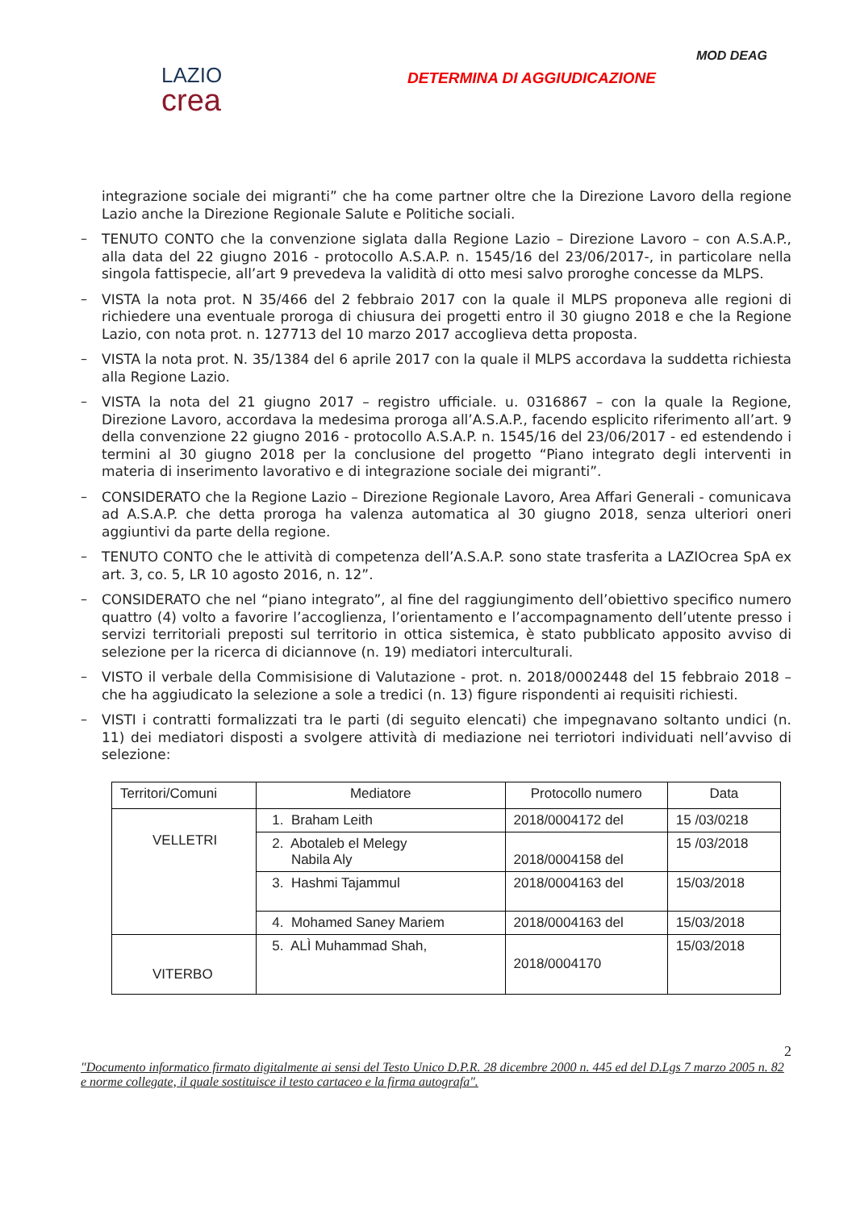MOD DEAG
LAZIO
crea
DETERMINA DI AGGIUDICAZIONE
integrazione sociale dei migranti” che ha come partner oltre che la Direzione Lavoro della regione Lazio anche la Direzione Regionale Salute e Politiche sociali.
–
TENUTO CONTO che la convenzione siglata dalla Regione Lazio – Direzione Lavoro – con A.S.A.P., alla data del 22 giugno 2016 - protocollo A.S.A.P. n. 1545/16 del 23/06/2017-, in particolare nella singola fattispecie, all’art 9 prevedeva la validità di otto mesi salvo proroghe concesse da MLPS.
–
VISTA la nota prot. N 35/466 del 2 febbraio 2017 con la quale il MLPS proponeva alle regioni di richiedere una eventuale proroga di chiusura dei progetti entro il 30 giugno 2018 e che la Regione Lazio, con nota prot. n. 127713 del 10 marzo 2017 accoglieva detta proposta.
–
VISTA la nota prot. N. 35/1384 del 6 aprile 2017 con la quale il MLPS accordava la suddetta richiesta alla Regione Lazio.
–
VISTA la nota del 21 giugno 2017 – registro ufficiale. u. 0316867 – con la quale la Regione, Direzione Lavoro, accordava la medesima proroga all’A.S.A.P., facendo esplicito riferimento all’art. 9 della convenzione 22 giugno 2016 - protocollo A.S.A.P. n. 1545/16 del 23/06/2017 - ed estendendo i termini al 30 giugno 2018 per la conclusione del progetto “Piano integrato degli interventi in materia di inserimento lavorativo e di integrazione sociale dei migranti”.
–
CONSIDERATO che la Regione Lazio – Direzione Regionale Lavoro, Area Affari Generali - comunicava ad A.S.A.P. che detta proroga ha valenza automatica al 30 giugno 2018, senza ulteriori oneri aggiuntivi da parte della regione.
–
TENUTO CONTO che le attività di competenza dell’A.S.A.P. sono state trasferita a LAZIOcrea SpA ex art. 3, co. 5, LR 10 agosto 2016, n. 12”.
–
CONSIDERATO che nel “piano integrato”, al fine del raggiungimento dell’obiettivo specifico numero quattro (4) volto a favorire l’accoglienza, l’orientamento e l’accompagnamento dell’utente presso i servizi territoriali preposti sul territorio in ottica sistemica, è stato pubblicato apposito avviso di selezione per la ricerca di diciannove (n. 19) mediatori interculturali.
–
VISTO il verbale della Commisisione di Valutazione - prot. n. 2018/0002448 del 15 febbraio 2018 – che ha aggiudicato la selezione a sole a tredici (n. 13) figure rispondenti ai requisiti richiesti.
–
VISTI i contratti formalizzati tra le parti (di seguito elencati) che impegnavano soltanto undici (n. 11) dei mediatori disposti a svolgere attività di mediazione nei terriotori individuati nell’avviso di selezione:
| Territori/Comuni | Mediatore | Protocollo numero | Data |
| VELLETRI | 1. Braham Leith | 2018/0004172 del | 15 /03/0218 |
| | 2. Abotaleb el Melegy Nabila Aly | 2018/0004158 del | 15 /03/2018 |
| | 3. Hashmi Tajammul | 2018/0004163 del | 15/03/2018 |
| | 4. Mohamed Saney Mariem | 2018/0004163 del | 15/03/2018 |
| VITERBO | 5. ALÌ Muhammad Shah, | 2018/0004170 | 15/03/2018 |
2
"Documento informatico firmato digitalmente ai sensi del Testo Unico D.P.R. 28 dicembre 2000 n. 445 ed del D.Lgs 7 marzo 2005 n. 82 e norme collegate, il quale sostituisce il testo cartaceo e la firma autografa".